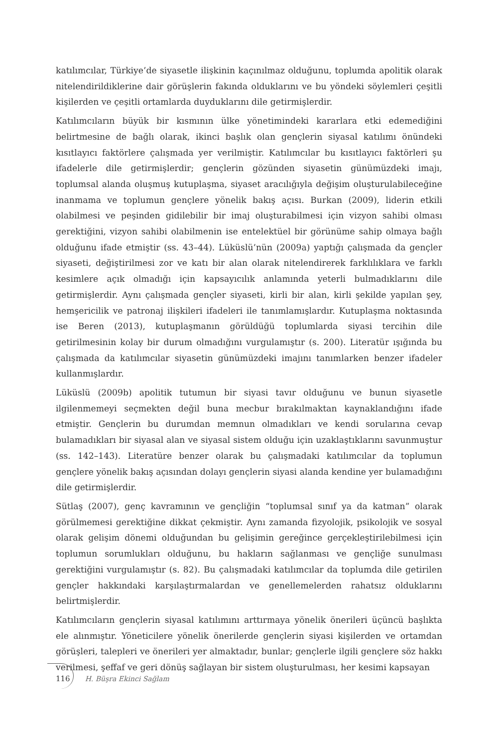katılımcılar, Türkiye’de siyasetle ilişkinin kaçınılmaz olduğunu, toplumda apolitik olarak nitelendirildiklerine dair görüşlerin fakında olduklarını ve bu yöndeki söylemleri çeşitli kişilerden ve çeşitli ortamlarda duyduklarını dile getirmişlerdir.
Katılımcıların büyük bir kısmının ülke yönetimindeki kararlara etki edemediğini belirtmesine de bağlı olarak, ikinci başlık olan gençlerin siyasal katılımı önündeki kısıtlayıcı faktörlere çalışmada yer verilmiştir. Katılımcılar bu kısıtlayıcı faktörleri şu ifadelerle dile getirmişlerdir; gençlerin gözünden siyasetin günümüzdeki imajı, toplumsal alanda oluşmuş kutuplaşma, siyaset aracılığıyla değişim oluşturulabileceğine inanmama ve toplumun gençlere yönelik bakış açısı. Burkan (2009), liderin etkili olabilmesi ve peşinden gidilebilir bir imaj oluşturabilmesi için vizyon sahibi olması gerektiğini, vizyon sahibi olabilmenin ise entelektüel bir görünüme sahip olmaya bağlı olduğunu ifade etmiştir (ss. 43–44). Lüküslü’nün (2009a) yaptığı çalışmada da gençler siyaseti, değiştirilmesi zor ve katı bir alan olarak nitelendirerek farklılıklara ve farklı kesimlere açık olmadığı için kapsayıcılık anlamında yeterli bulmadıklarını dile getirmişlerdir. Aynı çalışmada gençler siyaseti, kirli bir alan, kirli şekilde yapılan şey, hemşericilik ve patronaj ilişkileri ifadeleri ile tanımlamışlardır. Kutuplaşma noktasında ise Beren (2013), kutuplaşmanın görüldüğü toplumlarda siyasi tercihin dile getirilmesinin kolay bir durum olmadığını vurgulamıştır (s. 200). Literatür ışığında bu çalışmada da katılımcılar siyasetin günümüzdeki imajını tanımlarken benzer ifadeler kullanmışlardır.
Lüküslü (2009b) apolitik tutumun bir siyasi tavır olduğunu ve bunun siyasetle ilgilenmemeyi seçmekten değil buna mecbur bırakılmaktan kaynaklandığını ifade etmiştir. Gençlerin bu durumdan memnun olmadıkları ve kendi sorularına cevap bulamadıkları bir siyasal alan ve siyasal sistem olduğu için uzaklaştıklarını savunmuştur (ss. 142–143). Literatüre benzer olarak bu çalışmadaki katılımcılar da toplumun gençlere yönelik bakış açısından dolayı gençlerin siyasi alanda kendine yer bulamadığını dile getirmişlerdir.
Sütlaş (2007), genç kavramının ve gençliğin “toplumsal sınıf ya da katman” olarak görülmemesi gerektiğine dikkat çekmiştir. Aynı zamanda fizyolojik, psikolojik ve sosyal olarak gelişim dönemi olduğundan bu gelişimin gereğince gerçekleştirilebilmesi için toplumun sorumlukları olduğunu, bu hakların sağlanması ve gençliğe sunulması gerektiğini vurgulamıştır (s. 82). Bu çalışmadaki katılımcılar da toplumda dile getirilen gençler hakkındaki karşılaştırmalardan ve genellemelerden rahatsız olduklarını belirtmişlerdir.
Katılımcıların gençlerin siyasal katılımını arttırmaya yönelik önerileri üçüncü başlıkta ele alınmıştır. Yöneticilere yönelik önerilerde gençlerin siyasi kişilerden ve ortamdan görüşleri, talepleri ve önerileri yer almaktadır, bunlar; gençlerle ilgili gençlere söz hakkı verilmesi, şeffaf ve geri dönüş sağlayan bir sistem oluşturulması, her kesimi kapsayan
116 H. Büşra Ekinci Sağlam